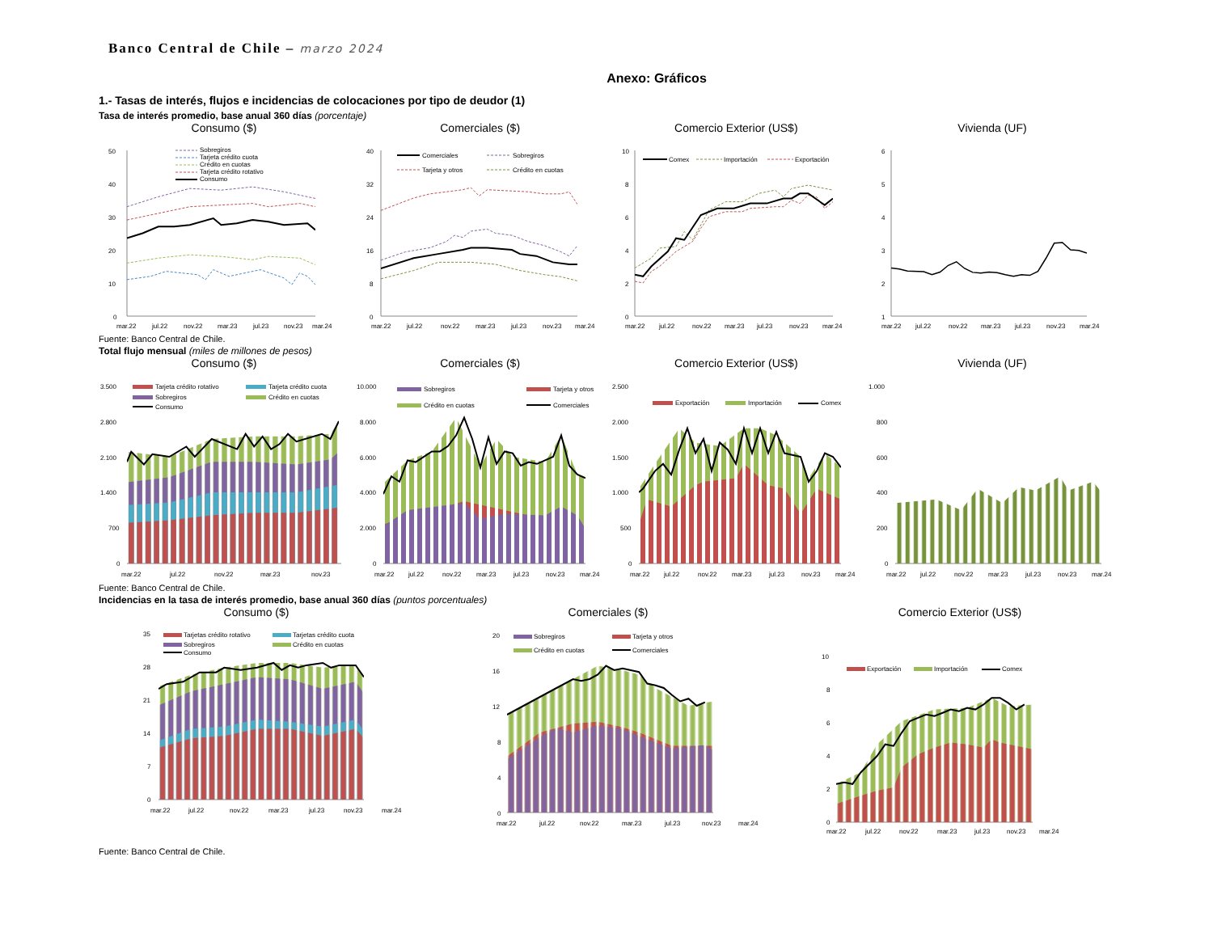Banco Central de Chile – marzo 2024
Anexo: Gráficos
1.- Tasas de interés, flujos e incidencias de colocaciones por tipo de deudor (1)
Tasa de interés promedio, base anual 360 días (porcentaje)
Consumo ($)
50
40
30
20
10
0
Sobregiros
Tarjeta crédito cuota
Crédito en cuotas
Tarjeta crédito rotativo
Consumo
mar.22
jul.22
nov.22
mar.23
jul.23
nov.23
mar.24
Comerciales ($)
40
32
24
16
8
0
Comerciales
Sobregiros
Tarjeta y otros
Crédito en cuotas
mar.22
jul.22
nov.22
mar.23
jul.23
nov.23
mar.24
Comercio Exterior (US$)
10
8
6
4
2
0
Comex
Importación
Exportación
mar.22
jul.22
nov.22
mar.23
jul.23
nov.23
mar.24
Vivienda (UF)
6
5
4
3
2
1
mar.22
jul.22
nov.22
mar.23
jul.23
nov.23
mar.24
Fuente: Banco Central de Chile.
Total flujo mensual (miles de millones de pesos)
Consumo ($)
3.500
2.800
2.100
1.400
700
0
Tarjeta crédito rotativo
Tarjeta crédito cuota
Sobregiros
Crédito en cuotas
Consumo
mar.22
jul.22
nov.22
mar.23
nov.23
Comerciales ($)
10.000
8.000
6.000
4.000
2.000
0
Sobregiros
Tarjeta y otros
Crédito en cuotas
Comerciales
mar.22
jul.22
nov.22
mar.23
jul.23
nov.23
mar.24
Comercio Exterior (US$)
2.500
2.000
1.500
1.000
500
0
Exportación
Importación
Comex
mar.22
jul.22
nov.22
mar.23
jul.23
nov.23
mar.24
Vivienda (UF)
1.000
800
600
400
200
0
mar.22
jul.22
nov.22
mar.23
jul.23
nov.23
mar.24
Fuente: Banco Central de Chile.
Incidencias en la tasa de interés promedio, base anual 360 días (puntos porcentuales)
Consumo ($)
35
28
21
14
7
0
Tarjetas crédito rotativo
Tarjetas crédito cuota
Sobregiros
Crédito en cuotas
Consumo
mar.22
jul.22
nov.22
mar.23
jul.23
nov.23
mar.24
Comerciales ($)
20
16
12
8
4
0
Sobregiros
Tarjeta y otros
Crédito en cuotas
Comerciales
mar.22
jul.22
nov.22
mar.23
jul.23
nov.23
mar.24
Comercio Exterior (US$)
10
8
6
4
2
0
Exportación
Importación
Comex
mar.22
jul.22
nov.22
mar.23
jul.23
nov.23
mar.24
Fuente: Banco Central de Chile.